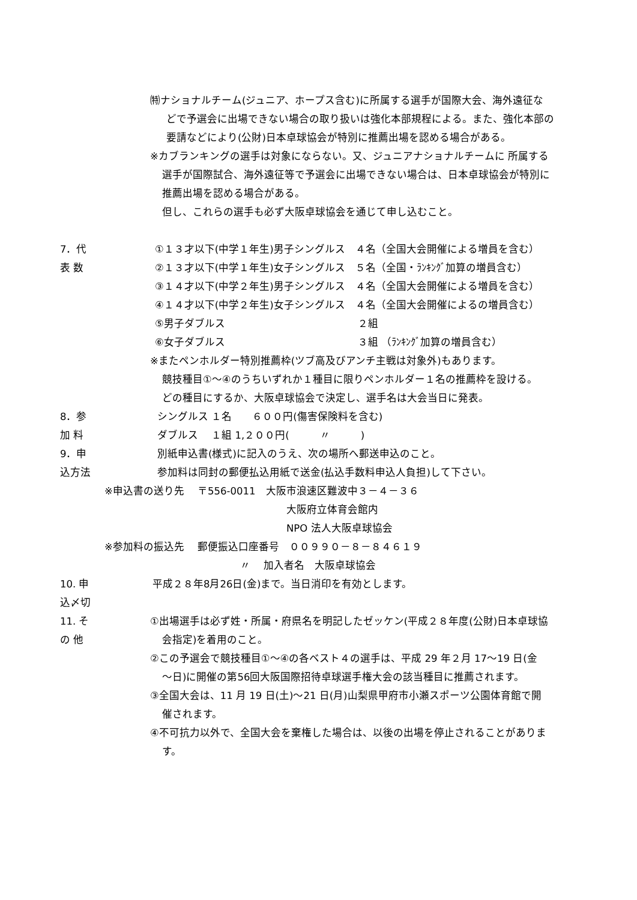㈵ナショナルチーム(ジュニア、ホープス含む)に所属する選手が国際大会、海外遠征な
どで予選会に出場できない場合の取り扱いは強化本部規程による。また、強化本部の
要請などにより(公財)日本卓球協会が特別に推薦出場を認める場合がある。
※カブランキングの選手は対象にならない。又、ジュニアナショナルチームに 所属する
選手が国際試合、海外遠征等で予選会に出場できない場合は、日本卓球協会が特別に
推薦出場を認める場合がある。
但し、これらの選手も必ず大阪卓球協会を通じて申し込むこと。
7．代 表 数 ①１３才以下(中学１年生)男子シングルス　４名（全国大会開催による増員を含む）
②１３才以下(中学１年生)女子シングルス　５名（全国・ﾗﾝｷﾝｸﾞ加算の増員含む）
③１４才以下(中学２年生)男子シングルス　４名（全国大会開催による増員を含む）
④１４才以下(中学２年生)女子シングルス　４名（全国大会開催によるの増員含む）
⑤男子ダブルス　　　　　　　　　　　　　２組
⑥女子ダブルス　　　　　　　　　　　　　３組 （ﾗﾝｷﾝｸﾞ加算の増員含む）
※またペンホルダー特別推薦枠(ツブ高及びアンチ主戦は対象外)もあります。
競技種目①～④のうちいずれか１種目に限りペンホルダー１名の推薦枠を設ける。
どの種目にするか、大阪卓球協会で決定し、選手名は大会当日に発表。
8．参 加 料 シングルス １名　　６００円(傷害保険料を含む)
ダブルス　 １組 1,２００円(　　　〃　　　)
9．申込方法 別紙申込書(様式)に記入のうえ、次の場所へ郵送申込のこと。
参加料は同封の郵便払込用紙で送金(払込手数料申込人負担)して下さい。
※申込書の送り先　 〒556-0011　大阪市浪速区難波中３－４－３６
大阪府立体育会館内
NPO 法人大阪卓球協会
※参加料の振込先　 郵便振込口座番号　００９９０－８－８４６１９
〃　 加入者名　大阪卓球協会
10. 申込〆切 平成２８年8月26日(金)まで。当日消印を有効とします。
11. そ の 他 ①出場選手は必ず姓・所属・府県名を明記したゼッケン(平成２８年度(公財)日本卓球協
会指定)を着用のこと。
②この予選会で競技種目①～④の各ベスト４の選手は、平成 29 年２月 17～19 日(金
～日)に開催の第56回大阪国際招待卓球選手権大会の該当種目に推薦されます。
③全国大会は、11 月 19 日(土)～21 日(月)山梨県甲府市小瀬スポーツ公園体育館で開
催されます。
④不可抗力以外で、全国大会を棄権した場合は、以後の出場を停止されることがありま
す。